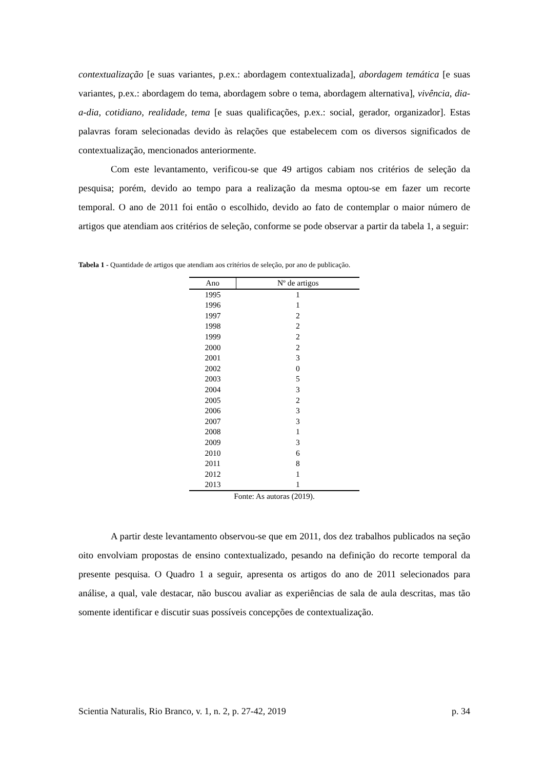contextualização [e suas variantes, p.ex.: abordagem contextualizada], abordagem temática [e suas variantes, p.ex.: abordagem do tema, abordagem sobre o tema, abordagem alternativa], vivência, dia-a-dia, cotidiano, realidade, tema [e suas qualificações, p.ex.: social, gerador, organizador]. Estas palavras foram selecionadas devido às relações que estabelecem com os diversos significados de contextualização, mencionados anteriormente.
Com este levantamento, verificou-se que 49 artigos cabiam nos critérios de seleção da pesquisa; porém, devido ao tempo para a realização da mesma optou-se em fazer um recorte temporal. O ano de 2011 foi então o escolhido, devido ao fato de contemplar o maior número de artigos que atendiam aos critérios de seleção, conforme se pode observar a partir da tabela 1, a seguir:
Tabela 1 - Quantidade de artigos que atendiam aos critérios de seleção, por ano de publicação.
| Ano | Nº de artigos |
| --- | --- |
| 1995 | 1 |
| 1996 | 1 |
| 1997 | 2 |
| 1998 | 2 |
| 1999 | 2 |
| 2000 | 2 |
| 2001 | 3 |
| 2002 | 0 |
| 2003 | 5 |
| 2004 | 3 |
| 2005 | 2 |
| 2006 | 3 |
| 2007 | 3 |
| 2008 | 1 |
| 2009 | 3 |
| 2010 | 6 |
| 2011 | 8 |
| 2012 | 1 |
| 2013 | 1 |
Fonte: As autoras (2019).
A partir deste levantamento observou-se que em 2011, dos dez trabalhos publicados na seção oito envolviam propostas de ensino contextualizado, pesando na definição do recorte temporal da presente pesquisa. O Quadro 1 a seguir, apresenta os artigos do ano de 2011 selecionados para análise, a qual, vale destacar, não buscou avaliar as experiências de sala de aula descritas, mas tão somente identificar e discutir suas possíveis concepções de contextualização.
Scientia Naturalis, Rio Branco, v. 1, n. 2, p. 27-42, 2019 p. 34